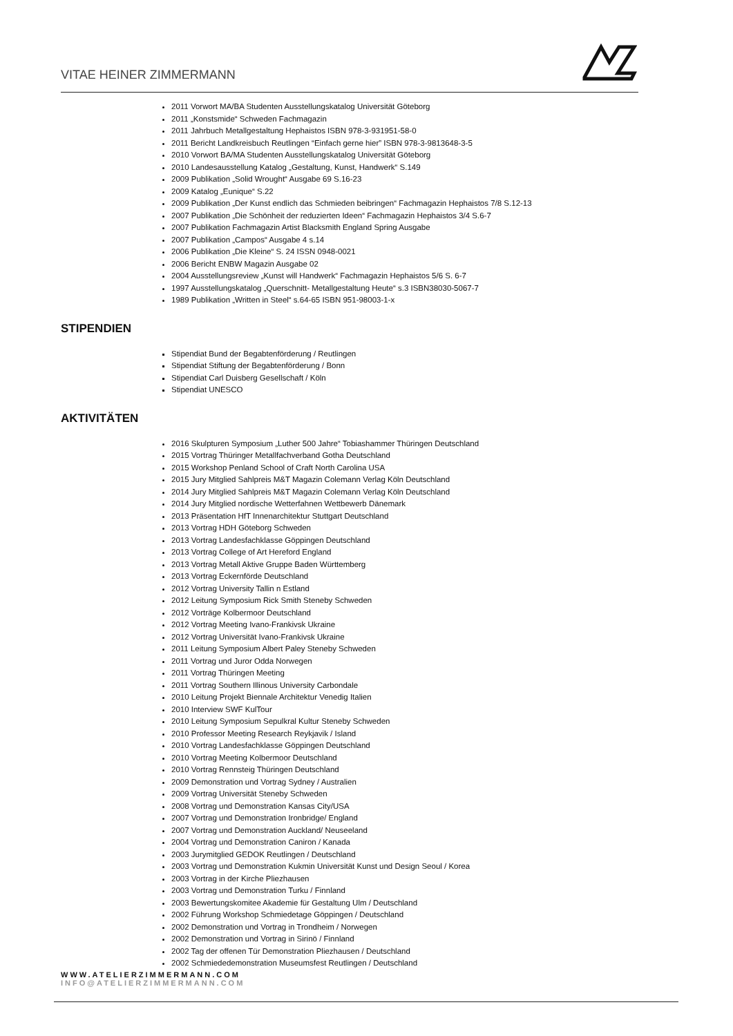VITAE HEINER ZIMMERMANN
2011 Vorwort MA/BA Studenten Ausstellungskatalog Universität Göteborg
2011 „Konstsmide“ Schweden Fachmagazin
2011 Jahrbuch Metallgestaltung Hephaistos ISBN 978-3-931951-58-0
2011 Bericht Landkreisbuch Reutlingen “Einfach gerne hier” ISBN 978-3-9813648-3-5
2010 Vorwort BA/MA Studenten Ausstellungskatalog Universität Göteborg
2010 Landesausstellung Katalog „Gestaltung, Kunst, Handwerk“ S.149
2009 Publikation „Solid Wrought“ Ausgabe 69 S.16-23
2009 Katalog „Eunique“ S.22
2009 Publikation „Der Kunst endlich das Schmieden beibringen“ Fachmagazin Hephaistos 7/8 S.12-13
2007 Publikation „Die Schönheit der reduzierten Ideen“ Fachmagazin Hephaistos 3/4 S.6-7
2007 Publikation Fachmagazin Artist Blacksmith England Spring Ausgabe
2007 Publikation „Campos“ Ausgabe 4 s.14
2006 Publikation „Die Kleine“ S. 24 ISSN 0948-0021
2006 Bericht ENBW Magazin Ausgabe 02
2004 Ausstellungsreview „Kunst will Handwerk“ Fachmagazin Hephaistos 5/6 S. 6-7
1997 Ausstellungskatalog „Querschnitt- Metallgestaltung Heute“ s.3 ISBN38030-5067-7
1989 Publikation „Written in Steel“ s.64-65 ISBN 951-98003-1-x
STIPENDIEN
Stipendiat Bund der Begabtenförderung / Reutlingen
Stipendiat Stiftung der Begabtenförderung / Bonn
Stipendiat Carl Duisberg Gesellschaft / Köln
Stipendiat UNESCO
AKTIVITÄTEN
2016 Skulpturen Symposium „Luther 500 Jahre“ Tobiashammer Thüringen Deutschland
2015 Vortrag Thüringer Metallfachverband Gotha Deutschland
2015 Workshop Penland School of Craft North Carolina USA
2015 Jury Mitglied Sahlpreis M&T Magazin Colemann Verlag Köln Deutschland
2014 Jury Mitglied Sahlpreis M&T Magazin Colemann Verlag Köln Deutschland
2014 Jury Mitglied nordische Wetterfahnen Wettbewerb Dänemark
2013 Präsentation HfT Innenarchitektur Stuttgart Deutschland
2013 Vortrag HDH Göteborg Schweden
2013 Vortrag Landesfachklasse Göppingen Deutschland
2013 Vortrag College of Art Hereford England
2013 Vortrag Metall Aktive Gruppe Baden Württemberg
2013 Vortrag Eckernförde Deutschland
2012 Vortrag University Tallin n Estland
2012 Leitung Symposium Rick Smith Steneby Schweden
2012 Vorträge Kolbermoor Deutschland
2012 Vortrag Meeting Ivano-Frankivsk Ukraine
2012 Vortrag Universität Ivano-Frankivsk Ukraine
2011 Leitung Symposium Albert Paley Steneby Schweden
2011 Vortrag und Juror Odda Norwegen
2011 Vortrag Thüringen Meeting
2011 Vortrag Southern Illinous University Carbondale
2010 Leitung Projekt Biennale Architektur Venedig Italien
2010 Interview SWF KulTour
2010 Leitung Symposium Sepulkral Kultur Steneby Schweden
2010 Professor Meeting Research Reykjavik / Island
2010 Vortrag Landesfachklasse Göppingen Deutschland
2010 Vortrag Meeting Kolbermoor Deutschland
2010 Vortrag Rennsteig Thüringen Deutschland
2009 Demonstration und Vortrag Sydney / Australien
2009 Vortrag Universität Steneby Schweden
2008 Vortrag und Demonstration Kansas City/USA
2007 Vortrag und Demonstration Ironbridge/ England
2007 Vortrag und Demonstration Auckland/ Neuseeland
2004 Vortrag und Demonstration Caniron / Kanada
2003 Jurymitglied GEDOK Reutlingen / Deutschland
2003 Vortrag und Demonstration Kukmin Universität Kunst und Design Seoul / Korea
2003 Vortrag in der Kirche Pliezhausen
2003 Vortrag und Demonstration Turku / Finnland
2003 Bewertungskomitee Akademie für Gestaltung Ulm / Deutschland
2002 Führung Workshop Schmiedetage Göppingen / Deutschland
2002 Demonstration und Vortrag in Trondheim / Norwegen
2002 Demonstration und Vortrag in Sirinö / Finnland
2002 Tag der offenen Tür Demonstration Pliezhausen / Deutschland
2002 Schmiededemonstration Museumsfest Reutlingen / Deutschland
WWW.ATELIERZIMMERMANN.COM
INFO@ATELIERZIMMERMANN.COM